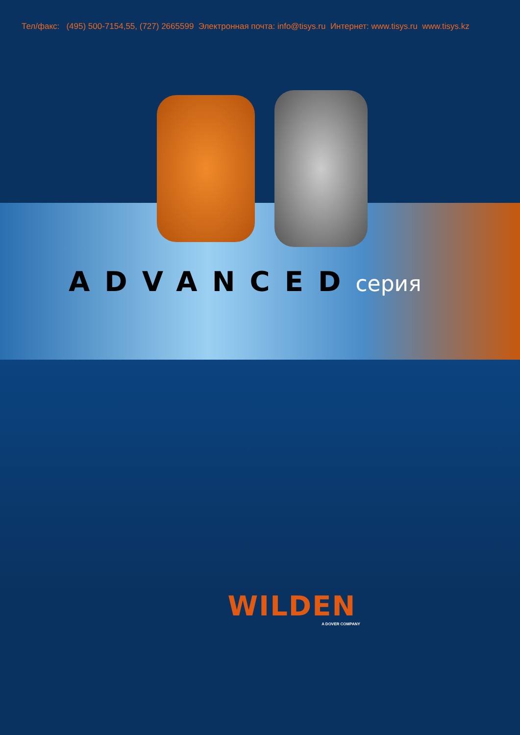Тел/факс: (495) 500-7154,55, (727) 2665599 Электронная почта: info@tisys.ru Интернет: www.tisys.ru www.tisys.kz
ADVANCEDсерия
WILDEN
A DOVER COMPANY